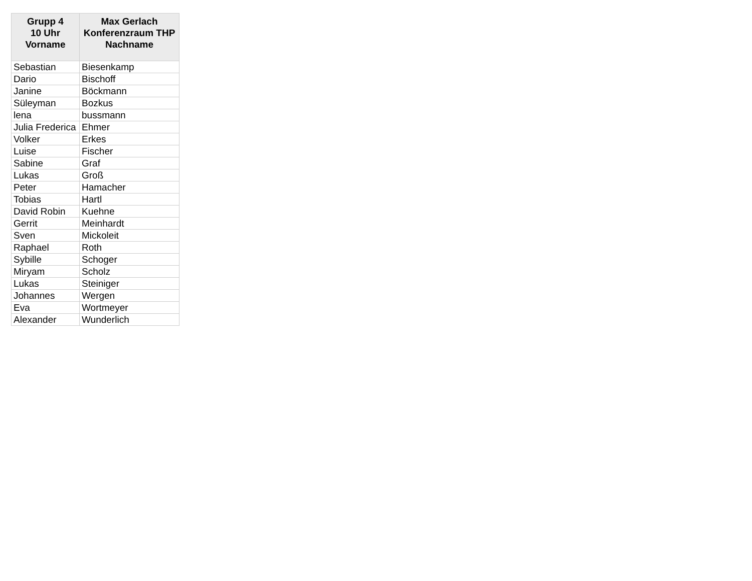| Grupp 4 10 Uhr Vorname | Max Gerlach Konferenzraum THP Nachname |
| --- | --- |
| Sebastian | Biesenkamp |
| Dario | Bischoff |
| Janine | Böckmann |
| Süleyman | Bozkus |
| lena | bussmann |
| Julia Frederica | Ehmer |
| Volker | Erkes |
| Luise | Fischer |
| Sabine | Graf |
| Lukas | Groß |
| Peter | Hamacher |
| Tobias | Hartl |
| David Robin | Kuehne |
| Gerrit | Meinhardt |
| Sven | Mickoleit |
| Raphael | Roth |
| Sybille | Schoger |
| Miryam | Scholz |
| Lukas | Steiniger |
| Johannes | Wergen |
| Eva | Wortmeyer |
| Alexander | Wunderlich |